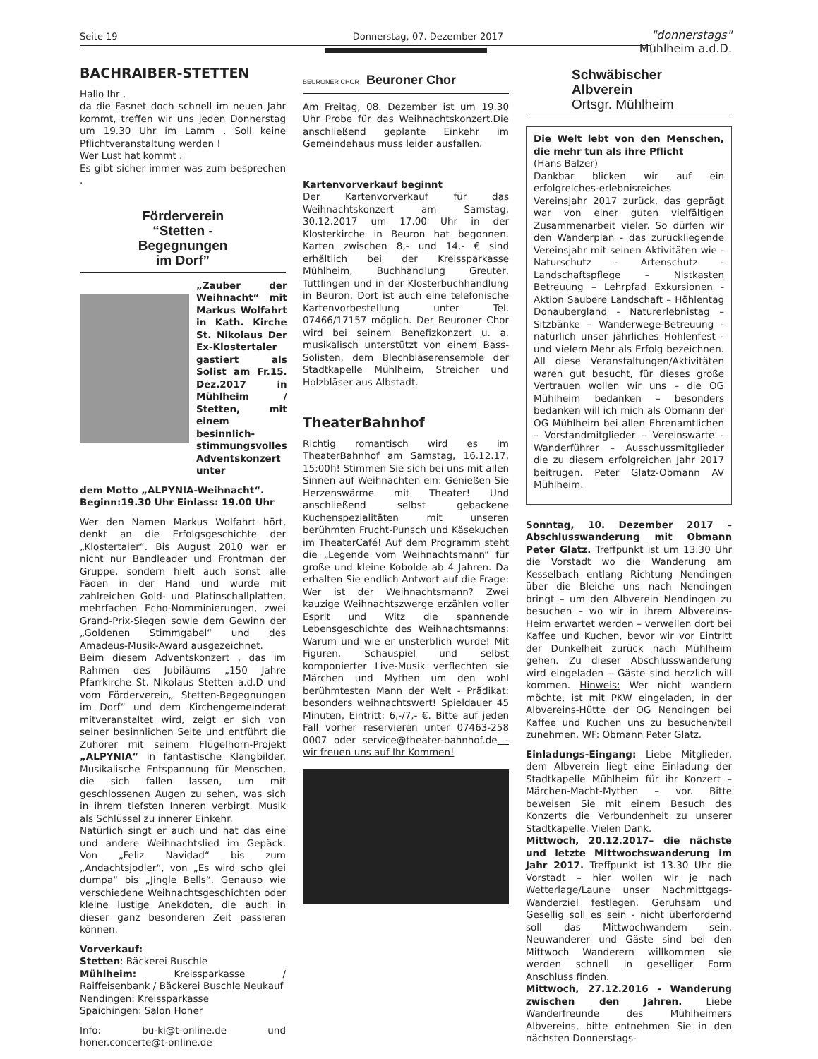Seite 19 Donnerstag, 07. Dezember 2017
"donnerstags"
Mühlheim a.d.D.
BACHRAIBER-STETTEN
Hallo Ihr ,
da die Fasnet doch schnell im neuen Jahr kommt, treffen wir uns jeden Donnerstag um 19.30 Uhr im Lamm . Soll keine Pflichtveranstaltung werden !
Wer Lust hat kommt .
Es gibt sicher immer was zum besprechen .
Förderverein
“Stetten -
Begegnungen
im Dorf”
„Zauber der Weihnacht“ mit Markus Wolfahrt in Kath. Kirche St. Nikolaus Der Ex-Klostertaler gastiert als Solist am Fr.15. Dez.2017 in Mühlheim / Stetten, mit einem besinnlich-stimmungsvolles Adventskonzert unter
dem Motto „ALPYNIA-Weihnacht“.
Beginn:19.30 Uhr Einlass: 19.00 Uhr
Wer den Namen Markus Wolfahrt hört, denkt an die Erfolgsgeschichte der „Klostertaler“. Bis August 2010 war er nicht nur Bandleader und Frontman der Gruppe, sondern hielt auch sonst alle Fäden in der Hand und wurde mit zahlreichen Gold- und Platinschallplatten, mehrfachen Echo-Nomminierungen, zwei Grand-Prix-Siegen sowie dem Gewinn der „Goldenen Stimmgabel“ und des Amadeus-Musik-Award ausgezeichnet.
Beim diesem Adventskonzert , das im Rahmen des Jubiläums „150 Jahre Pfarrkirche St. Nikolaus Stetten a.d.D und vom Förderverein„ Stetten-Begegnungen im Dorf“ und dem Kirchengemeinderat mitveranstaltet wird, zeigt er sich von seiner besinnlichen Seite und entführt die Zuhörer mit seinem Flügelhorn-Projekt „ALPYNIA“ in fantastische Klangbilder. Musikalische Entspannung für Menschen, die sich fallen lassen, um mit geschlossenen Augen zu sehen, was sich in ihrem tiefsten Inneren verbirgt. Musik als Schlüssel zu innerer Einkehr.
Natürlich singt er auch und hat das eine und andere Weihnachtslied im Gepäck. Von „Feliz Navidad“ bis zum „Andachtsjodler“, von „Es wird scho glei dumpa“ bis „Jingle Bells“. Genauso wie verschiedene Weihnachtsgeschichten oder kleine lustige Anekdoten, die auch in dieser ganz besonderen Zeit passieren können.
Vorverkauf:
Stetten: Bäckerei Buschle
Mühlheim: Kreissparkasse / Raiffeisenbank / Bäckerei Buschle Neukauf
Nendingen: Kreissparkasse
Spaichingen: Salon Honer
Info: bu-ki@t-online.de und honer.concerte@t-online.de
BEURONER CHOR Beuroner Chor
Am Freitag, 08. Dezember ist um 19.30 Uhr Probe für das Weihnachtskonzert.Die anschließend geplante Einkehr im Gemeindehaus muss leider ausfallen.
Kartenvorverkauf beginnt
Der Kartenvorverkauf für das Weihnachtskonzert am Samstag, 30.12.2017 um 17.00 Uhr in der Klosterkirche in Beuron hat begonnen. Karten zwischen 8,- und 14,- € sind erhältlich bei der Kreissparkasse Mühlheim, Buchhandlung Greuter, Tuttlingen und in der Klosterbuchhandlung in Beuron. Dort ist auch eine telefonische Kartenvorbestellung unter Tel. 07466/17157 möglich. Der Beuroner Chor wird bei seinem Benefizkonzert u. a. musikalisch unterstützt von einem Bass-Solisten, dem Blechbläserensemble der Stadtkapelle Mühlheim, Streicher und Holzbläser aus Albstadt.
TheaterBahnhof
Richtig romantisch wird es im TheaterBahnhof am Samstag, 16.12.17, 15:00h! Stimmen Sie sich bei uns mit allen Sinnen auf Weihnachten ein: Genießen Sie Herzenswärme mit Theater! Und anschließend selbst gebackene Kuchenspezialitäten mit unseren berühmten Frucht-Punsch und Käsekuchen im TheaterCafé! Auf dem Programm steht die „Legende vom Weihnachtsmann“ für große und kleine Kobolde ab 4 Jahren. Da erhalten Sie endlich Antwort auf die Frage: Wer ist der Weihnachtsmann? Zwei kauzige Weihnachtszwerge erzählen voller Esprit und Witz die spannende Lebensgeschichte des Weihnachtsmanns: Warum und wie er unsterblich wurde! Mit Figuren, Schauspiel und selbst komponierter Live-Musik verflechten sie Märchen und Mythen um den wohl berühmtesten Mann der Welt - Prädikat: besonders weihnachtswert! Spieldauer 45 Minuten, Eintritt: 6,-/7,- €. Bitte auf jeden Fall vorher reservieren unter 07463-258 0007 oder service@theater-bahnhof.de – wir freuen uns auf Ihr Kommen!
Schwäbischer
Albverein
Ortsgr. Mühlheim
Die Welt lebt von den Menschen, die mehr tun als ihre Pflicht
(Hans Balzer)
Dankbar blicken wir auf ein erfolgreiches-erlebnisreiches Vereinsjahr 2017 zurück, das geprägt war von einer guten vielfältigen Zusammenarbeit vieler. So dürfen wir den Wanderplan - das zurückliegende Vereinsjahr mit seinen Aktivitäten wie - Naturschutz - Artenschutz - Landschaftspflege – Nistkasten Betreuung – Lehrpfad Exkursionen - Aktion Saubere Landschaft – Höhlentag Donaubergland - Naturerlebnistag – Sitzbänke – Wanderwege-Betreuung - natürlich unser jährliches Höhlenfest - und vielem Mehr als Erfolg bezeichnen. All diese Veranstaltungen/Aktivitäten waren gut besucht, für dieses große Vertrauen wollen wir uns – die OG Mühlheim bedanken – besonders bedanken will ich mich als Obmann der OG Mühlheim bei allen Ehrenamtlichen – Vorstandmitglieder – Vereinswarte - Wanderführer – Ausschussmitglieder die zu diesem erfolgreichen Jahr 2017 beitrugen. Peter Glatz-Obmann AV Mühlheim.
Sonntag, 10. Dezember 2017 – Abschlusswanderung mit Obmann Peter Glatz. Treffpunkt ist um 13.30 Uhr die Vorstadt wo die Wanderung am Kesselbach entlang Richtung Nendingen über die Bleiche uns nach Nendingen bringt – um den Albverein Nendingen zu besuchen – wo wir in ihrem Albvereins-Heim erwartet werden – verweilen dort bei Kaffee und Kuchen, bevor wir vor Eintritt der Dunkelheit zurück nach Mühlheim gehen. Zu dieser Abschlusswanderung wird eingeladen – Gäste sind herzlich will kommen. Hinweis: Wer nicht wandern möchte, ist mit PKW eingeladen, in der Albvereins-Hütte der OG Nendingen bei Kaffee und Kuchen uns zu besuchen/teil zunehmen. WF: Obmann Peter Glatz.
Einladungs-Eingang: Liebe Mitglieder, dem Albverein liegt eine Einladung der Stadtkapelle Mühlheim für ihr Konzert – Märchen-Macht-Mythen – vor. Bitte beweisen Sie mit einem Besuch des Konzerts die Verbundenheit zu unserer Stadtkapelle. Vielen Dank.
Mittwoch, 20.12.2017– die nächste und letzte Mittwochswanderung im Jahr 2017. Treffpunkt ist 13.30 Uhr die Vorstadt – hier wollen wir je nach Wetterlage/Laune unser Nachmittgags- Wanderziel festlegen. Geruhsam und Gesellig soll es sein - nicht überfordernd soll das Mittwochwandern sein. Neuwanderer und Gäste sind bei den Mittwoch Wanderern willkommen sie werden schnell in geselliger Form Anschluss finden.
Mittwoch, 27.12.2016 - Wanderung zwischen den Jahren. Liebe Wanderfreunde des Mühlheimers Albvereins, bitte entnehmen Sie in den nächsten Donnerstags-